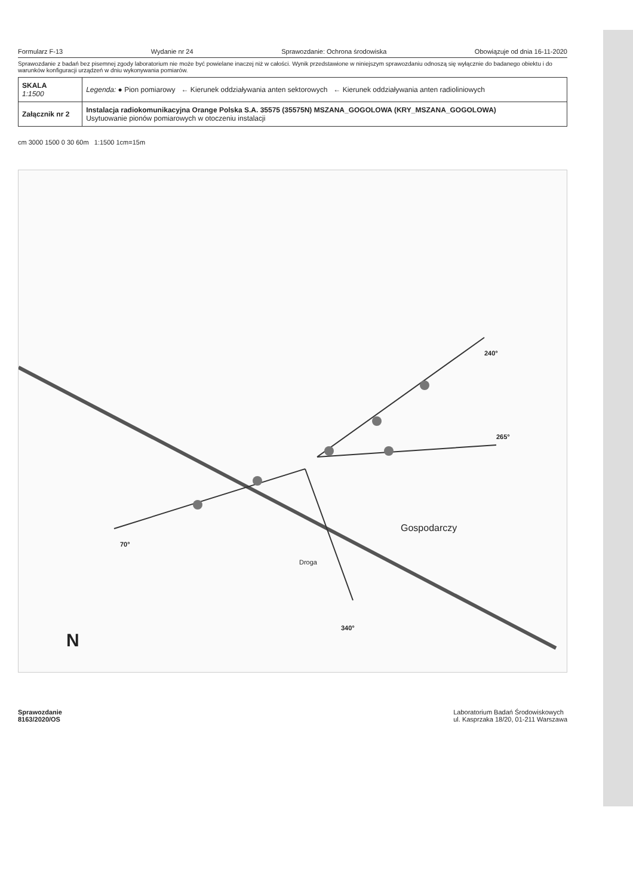Formularz F-13 Wydanie nr 24 Sprawozdanie: Ochrona środowiska Obowiązuje od dnia 16-11-2020
Sprawozdanie z badań bez pisemnej zgody laboratorium nie może być powielane inaczej niż w całości. Wynik przedstawione w niniejszym sprawozdaniu odnoszą się wyłącznie do badanego obiektu i do warunków konfiguracji urządzeń w dniu wykonywania pomiarów.
| SKALA 1:1500 | Legenda: ● Pion pomiarowy ← Kierunek oddziaływania anten sektorowych ← Kierunek oddziaływania anten radioliniowych |
| Załącznik nr 2 | Instalacja radiokomunikacyjna Orange Polska S.A. 35575 (35575N) MSZANA_GOGOLOWA (KRY_MSZANA_GOGOLOWA) Usytuowanie pionów pomiarowych w otoczeniu instalacji |
cm 3000 1500 0 30 60m 1:1500 1cm=15m
Gospodarczy
Droga
265°
240°
70°
340°
N
Sprawozdanie
8163/2020/OS Laboratorium Badań Środowiskowych
ul. Kasprzaka 18/20, 01-211 Warszawa